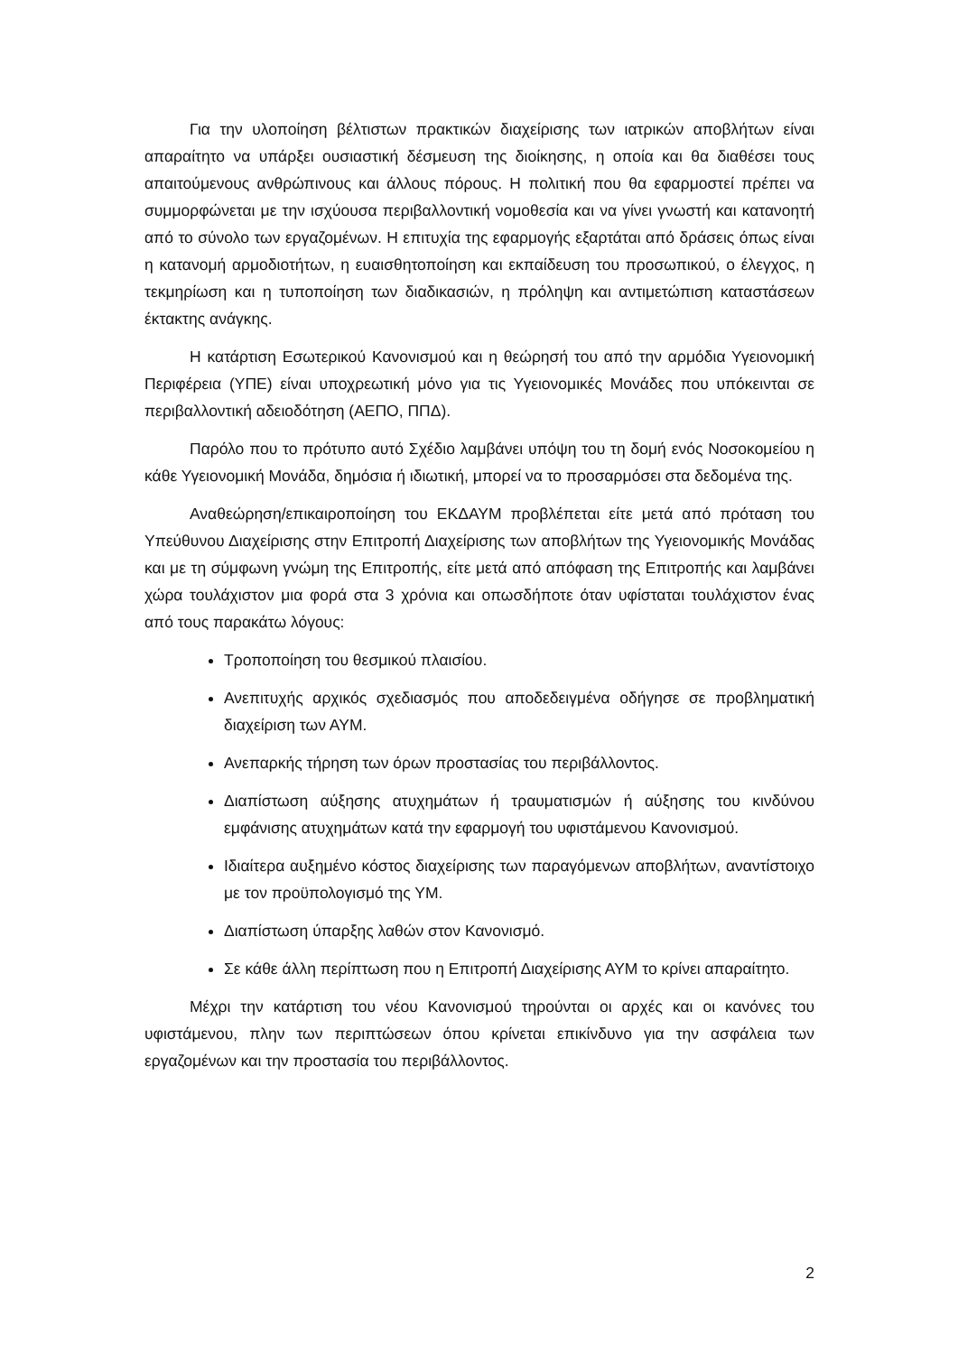Για την υλοποίηση βέλτιστων πρακτικών διαχείρισης των ιατρικών αποβλήτων είναι απαραίτητο να υπάρξει ουσιαστική δέσμευση της διοίκησης, η οποία και θα διαθέσει τους απαιτούμενους ανθρώπινους και άλλους πόρους. Η πολιτική που θα εφαρμοστεί πρέπει να συμμορφώνεται με την ισχύουσα περιβαλλοντική νομοθεσία και να γίνει γνωστή και κατανοητή από το σύνολο των εργαζομένων. Η επιτυχία της εφαρμογής εξαρτάται από δράσεις όπως είναι η κατανομή αρμοδιοτήτων, η ευαισθητοποίηση και εκπαίδευση του προσωπικού, ο έλεγχος, η τεκμηρίωση και η τυποποίηση των διαδικασιών, η πρόληψη και αντιμετώπιση καταστάσεων έκτακτης ανάγκης.
Η κατάρτιση Εσωτερικού Κανονισμού και η θεώρησή του από την αρμόδια Υγειονομική Περιφέρεια (ΥΠΕ) είναι υποχρεωτική μόνο για τις Υγειονομικές Μονάδες που υπόκεινται σε περιβαλλοντική αδειοδότηση (ΑΕΠΟ, ΠΠΔ).
Παρόλο που το πρότυπο αυτό Σχέδιο λαμβάνει υπόψη του τη δομή ενός Νοσοκομείου η κάθε Υγειονομική Μονάδα, δημόσια ή ιδιωτική, μπορεί να το προσαρμόσει στα δεδομένα της.
Αναθεώρηση/επικαιροποίηση του ΕΚΔΑΥΜ προβλέπεται είτε μετά από πρόταση του Υπεύθυνου Διαχείρισης στην Επιτροπή Διαχείρισης των αποβλήτων της Υγειονομικής Μονάδας και με τη σύμφωνη γνώμη της Επιτροπής, είτε μετά από απόφαση της Επιτροπής και λαμβάνει χώρα τουλάχιστον μια φορά στα 3 χρόνια και οπωσδήποτε όταν υφίσταται τουλάχιστον ένας από τους παρακάτω λόγους:
Τροποποίηση του θεσμικού πλαισίου.
Ανεπιτυχής αρχικός σχεδιασμός που αποδεδειγμένα οδήγησε σε προβληματική διαχείριση των ΑΥΜ.
Ανεπαρκής τήρηση των όρων προστασίας του περιβάλλοντος.
Διαπίστωση αύξησης ατυχημάτων ή τραυματισμών ή αύξησης του κινδύνου εμφάνισης ατυχημάτων κατά την εφαρμογή του υφιστάμενου Κανονισμού.
Ιδιαίτερα αυξημένο κόστος διαχείρισης των παραγόμενων αποβλήτων, αναντίστοιχο με τον προϋπολογισμό της ΥΜ.
Διαπίστωση ύπαρξης λαθών στον Κανονισμό.
Σε κάθε άλλη περίπτωση που η Επιτροπή Διαχείρισης ΑΥΜ το κρίνει απαραίτητο.
Μέχρι την κατάρτιση του νέου Κανονισμού τηρούνται οι αρχές και οι κανόνες του υφιστάμενου, πλην των περιπτώσεων όπου κρίνεται επικίνδυνο για την ασφάλεια των εργαζομένων και την προστασία του περιβάλλοντος.
2